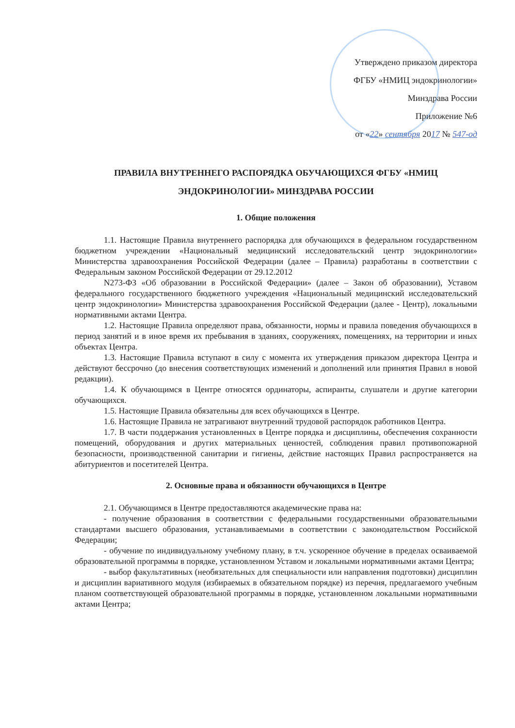Утверждено приказом директора
ФГБУ «НМИЦ эндокринологии»
Минздрава России
Приложение №6
от «22» сентября 2017 № 547-од
ПРАВИЛА ВНУТРЕННЕГО РАСПОРЯДКА ОБУЧАЮЩИХСЯ ФГБУ «НМИЦ ЭНДОКРИНОЛОГИИ» МИНЗДРАВА РОССИИ
1. Общие положения
1.1. Настоящие Правила внутреннего распорядка для обучающихся в федеральном государственном бюджетном учреждении «Национальный медицинский исследовательский центр эндокринологии» Министерства здравоохранения Российской Федерации (далее – Правила) разработаны в соответствии с Федеральным законом Российской Федерации от 29.12.2012
N273-ФЗ «Об образовании в Российской Федерации» (далее – Закон об образовании), Уставом федерального государственного бюджетного учреждения «Национальный медицинский исследовательский центр эндокринологии» Министерства здравоохранения Российской Федерации (далее - Центр), локальными нормативными актами Центра.
1.2. Настоящие Правила определяют права, обязанности, нормы и правила поведения обучающихся в период занятий и в иное время их пребывания в зданиях, сооружениях, помещениях, на территории и иных объектах Центра.
1.3. Настоящие Правила вступают в силу с момента их утверждения приказом директора Центра и действуют бессрочно (до внесения соответствующих изменений и дополнений или принятия Правил в новой редакции).
1.4. К обучающимся в Центре относятся ординаторы, аспиранты, слушатели и другие категории обучающихся.
1.5. Настоящие Правила обязательны для всех обучающихся в Центре.
1.6. Настоящие Правила не затрагивают внутренний трудовой распорядок работников Центра.
1.7. В части поддержания установленных в Центре порядка и дисциплины, обеспечения сохранности помещений, оборудования и других материальных ценностей, соблюдения правил противопожарной безопасности, производственной санитарии и гигиены, действие настоящих Правил распространяется на абитуриентов и посетителей Центра.
2. Основные права и обязанности обучающихся в Центре
2.1. Обучающимся в Центре предоставляются академические права на:
- получение образования в соответствии с федеральными государственными образовательными стандартами высшего образования, устанавливаемыми в соответствии с законодательством Российской Федерации;
- обучение по индивидуальному учебному плану, в т.ч. ускоренное обучение в пределах осваиваемой образовательной программы в порядке, установленном Уставом и локальными нормативными актами Центра;
- выбор факультативных (необязательных для специальности или направления подготовки) дисциплин и дисциплин вариативного модуля (избираемых в обязательном порядке) из перечня, предлагаемого учебным планом соответствующей образовательной программы в порядке, установленном локальными нормативными актами Центра;